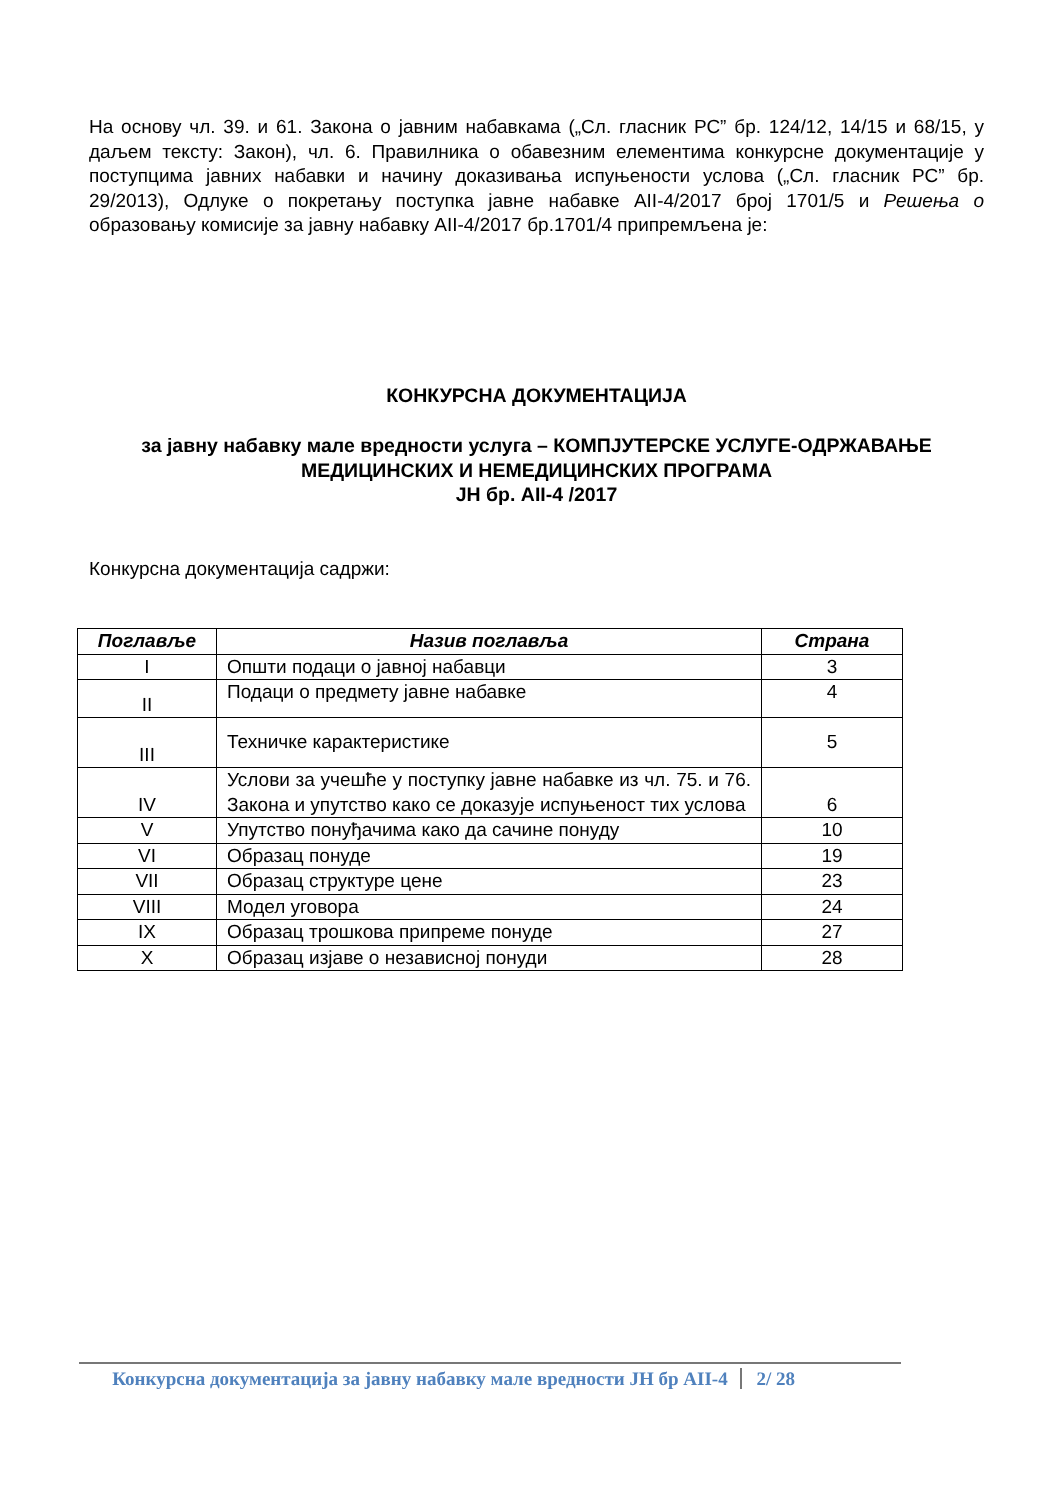На основу чл. 39. и 61. Закона о јавним набавкама („Сл. гласник РС” бр. 124/12, 14/15 и 68/15, у даљем тексту: Закон), чл. 6. Правилника о обавезним елементима конкурсне документације у поступцима јавних набавки и начину доказивања испуњености услова („Сл. гласник РС” бр. 29/2013), Одлуке о покретању поступка јавне набавке АII-4/2017 број 1701/5 и Решења о образовању комисије за јавну набавку АII-4/2017 бр.1701/4 припремљена је:
КОНКУРСНА ДОКУМЕНТАЦИЈА
за јавну набавку мале вредности услуга – КОМПЈУТЕРСКЕ УСЛУГЕ-ОДРЖАВАЊЕ МЕДИЦИНСКИХ И НЕМЕДИЦИНСКИХ ПРОГРАМА
ЈН бр. АII-4 /2017
Конкурсна документација садржи:
| Поглавље | Назив поглавља | Страна |
| --- | --- | --- |
| I | Општи подаци о јавној набавци | 3 |
| II | Подаци о предмету јавне набавке | 4 |
| III | Техничке карактеристике | 5 |
| IV | Услови за учешће у поступку јавне набавке из чл. 75. и 76. Закона и упутство како се доказује испуњеност тих услова | 6 |
| V | Упутство понуђачима како да сачине понуду | 10 |
| VI | Образац понуде | 19 |
| VII | Образац структуре цене | 23 |
| VIII | Модел уговора | 24 |
| IX | Образац трошкова припреме понуде | 27 |
| X | Образац изјаве о независној понуди | 28 |
Конкурсна документација за јавну набавку мале вредности ЈН бр АII-4 2/ 28